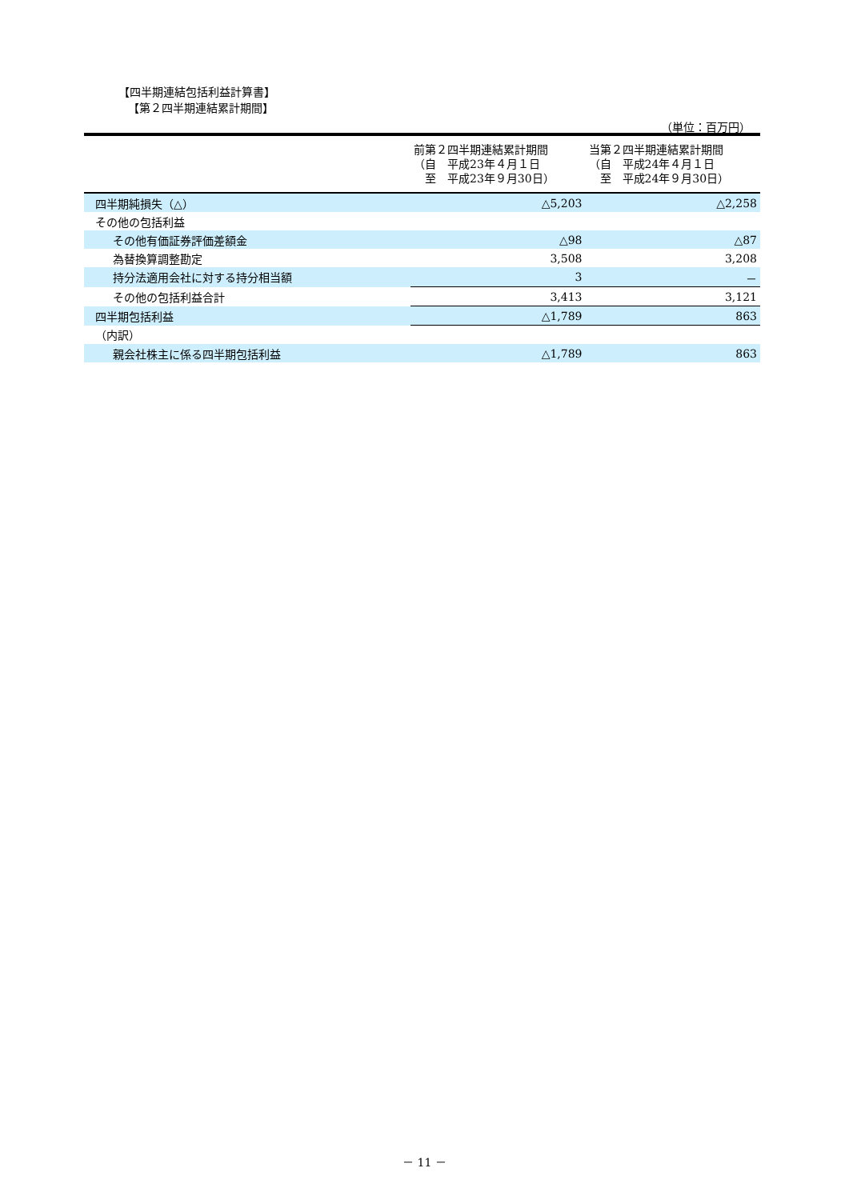【四半期連結包括利益計算書】
【第２四半期連結累計期間】
（単位：百万円）
| | 前第２四半期連結累計期間 （自 平成23年４月１日 至 平成23年９月30日） | 当第２四半期連結累計期間 （自 平成24年４月１日 至 平成24年９月30日） |
| --- | --- | --- |
| 四半期純損失（△） | △5,203 | △2,258 |
| その他の包括利益 | | |
| その他有価証券評価差額金 | △98 | △87 |
| 為替換算調整勘定 | 3,508 | 3,208 |
| 持分法適用会社に対する持分相当額 | 3 | － |
| その他の包括利益合計 | 3,413 | 3,121 |
| 四半期包括利益 | △1,789 | 863 |
| （内訳） | | |
| 親会社株主に係る四半期包括利益 | △1,789 | 863 |
－ 11 －